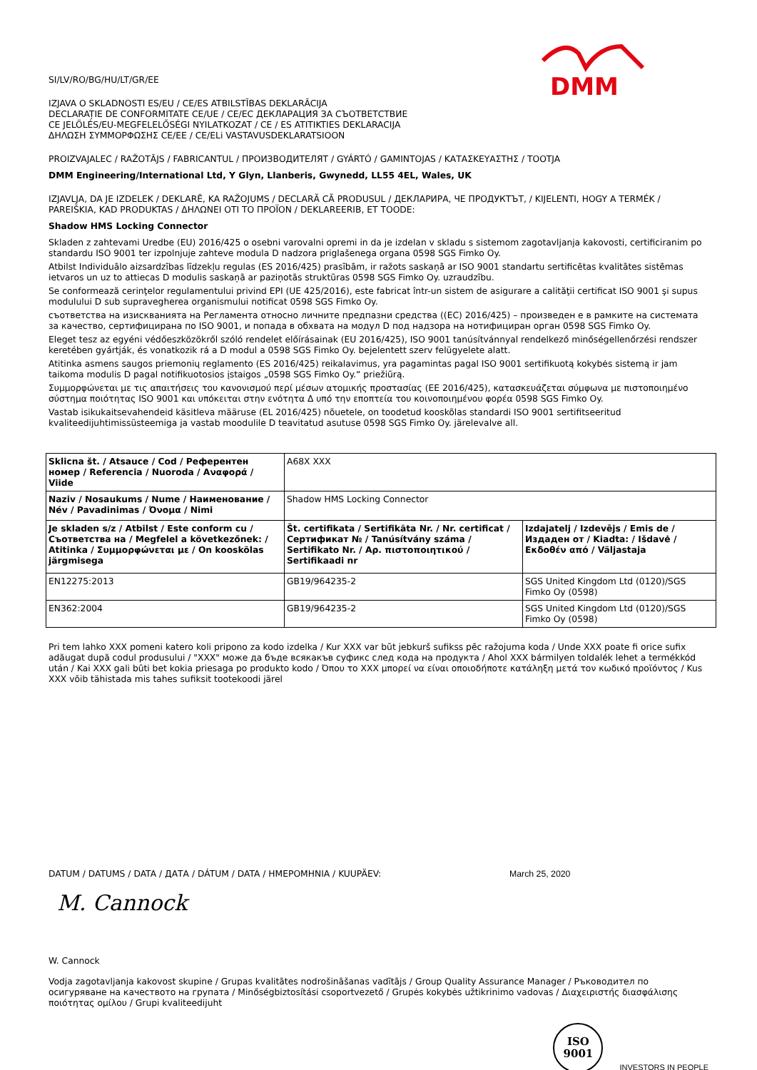DMM
SI/LV/RO/BG/HU/LT/GR/EE
IZJAVA O SKLADNOSTI ES/EU / CE/ES ATBILSTĪBAS DEKLARĀCIJA
DECLARAȚIE DE CONFORMITATE CE/UE / CE/EC ДЕКЛАРАЦИЯ ЗА СЪОТВЕТСТВИЕ
CE JELÖLÉS/EU-MEGFELELŐSÉGI NYILATKOZAT / CE / ES ATITIKTIES DEKLARACIJA
ΔΗΛΩΣΗ ΣΥΜΜΟΡΦΩΣΗΣ CE/EE / CE/ELi VASTAVUSDEKLARATSIOON
PROIZVAJALEC / RAŽOTĀJS / FABRICANTUL / ПРОИЗВОДИТЕЛЯТ / GYÁRTÓ / GAMINTOJAS / ΚΑΤΑΣΚΕΥΑΣΤΗΣ / TOOTJA
DMM Engineering/International Ltd, Y Glyn, Llanberis, Gwynedd, LL55 4EL, Wales, UK
IZJAVLJA, DA JE IZDELEK / DEKLARĒ, KA RAŽOJUMS / DECLARĂ CĂ PRODUSUL / ДЕКЛАРИРА, ЧЕ ПРОДУКТЪТ, / KIJELENTI, HOGY A TERMÉK / PAREIŠKIA, KAD PRODUKTAS / ΔΗΛΩΝΕΙ ΟΤΙ ΤΟ ΠΡΟΪΟΝ / DEKLAREERIB, ET TOODE:
Shadow HMS Locking Connector
Skladen z zahtevami Uredbe (EU) 2016/425 o osebni varovalni opremi in da je izdelan v skladu s sistemom zagotavljanja kakovosti, certificiranim po standardu ISO 9001 ter izpolnjuje zahteve modula D nadzora priglašenega organa 0598 SGS Fimko Oy.
Atbilst Individuālo aizsardzības līdzekļu regulas (ES 2016/425) prasībām, ir ražots saskaņā ar ISO 9001 standartu sertificētas kvalitātes sistēmas ietvaros un uz to attiecas D modulis saskaņā ar paziņotās struktūras 0598 SGS Fimko Oy. uzraudzību.
Se conformează cerinţelor regulamentului privind EPI (UE 425/2016), este fabricat într-un sistem de asigurare a calităţii certificat ISO 9001 şi supus modulului D sub supravegherea organismului notificat 0598 SGS Fimko Oy.
съответства на изискванията на Регламента относно личните предпазни средства ((EC) 2016/425) – произведен е в рамките на системата за качество, сертифицирана по ISO 9001, и попада в обхвата на модул D под надзора на нотифициран орган 0598 SGS Fimko Oy.
Eleget tesz az egyéni védőeszközökről szóló rendelet előírásainak (EU 2016/425), ISO 9001 tanúsítvánnyal rendelkező minőségellenőrzési rendszer keretében gyártják, és vonatkozik rá a D modul a 0598 SGS Fimko Oy. bejelentett szerv felügyelete alatt.
Atitinka asmens saugos priemonių reglamento (ES 2016/425) reikalavimus, yra pagamintas pagal ISO 9001 sertifikuotą kokybės sistemą ir jam taikoma modulis D pagal notifikuotosios įstaigos „0598 SGS Fimko Oy.“ priežiūrą.
Συμμορφώνεται με τις απαιτήσεις του κανονισμού περί μέσων ατομικής προστασίας (ΕΕ 2016/425), κατασκευάζεται σύμφωνα με πιστοποιημένο σύστημα ποιότητας ISO 9001 και υπόκειται στην ενότητα Δ υπό την εποπτεία του κοινοποιημένου φορέα 0598 SGS Fimko Oy.
Vastab isikukaitsevahendeid käsitleva määruse (EL 2016/425) nõuetele, on toodetud kooskõlas standardi ISO 9001 sertifitseeritud kvaliteedijuhtimissüsteemiga ja vastab moodulile D teavitatud asutuse 0598 SGS Fimko Oy. järelevalve all.
| Sklicna št. / Atsauce / Cod / Референтен номер / Referencia / Nuoroda / Αναφορά / Viide | A68X XXX | |
| Naziv / Nosaukums / Nume / Наименование / Név / Pavadinimas / Όνομα / Nimi | Shadow HMS Locking Connector | |
| Je skladen s/z / Atbilst / Este conform cu / Съответства на / Megfelel a következőnek: / Atitinka / Συμμορφώνεται με / On kooskõlas järgmisega | Št. certifikata / Sertifikāta Nr. / Nr. certificat / Сертификат № / Tanúsítvány száma / Sertifikato Nr. / Αρ. πιστοποιητικού / Sertifikaadi nr | Izdajatelj / Izdevējs / Emis de / Издаден от / Kiadta: / Išdavė / Εκδοθέν από / Väljastaja |
| EN12275:2013 | GB19/964235-2 | SGS United Kingdom Ltd (0120)/SGS Fimko Oy (0598) |
| EN362:2004 | GB19/964235-2 | SGS United Kingdom Ltd (0120)/SGS Fimko Oy (0598) |
Pri tem lahko XXX pomeni katero koli pripono za kodo izdelka / Kur XXX var būt jebkurš sufikss pēc ražojuma koda / Unde XXX poate fi orice sufix adăugat după codul produsului / "XXX" може да бъде всякакъв суфикс след кода на продукта / Ahol XXX bármilyen toldalék lehet a termékkód után / Kai XXX gali būti bet kokia priesaga po produkto kodo / Όπου το XXX μπορεί να είναι οποιοδήποτε κατάληξη μετά τον κωδικό προϊόντος / Kus XXX võib tähistada mis tahes sufiksit tootekoodi järel
DATUM / DATUMS / DATA / ДАТА / DÁTUM / DATA / ΗΜΕΡΟΜΗΝΙΑ / KUUPÄEV: March 25, 2020
M. Cannock
W. Cannock
Vodja zagotavljanja kakovost skupine / Grupas kvalitātes nodrošināšanas vadītājs / Group Quality Assurance Manager / Ръководител по осигуряване на качеството на групата / Minőségbiztosítási csoportvezető / Grupės kokybės užtikrinimo vadovas / Διαχειριστής διασφάλισης ποιότητας ομίλου / Grupi kvaliteedijuht
ISO
9001 INVESTORS IN PEOPLE